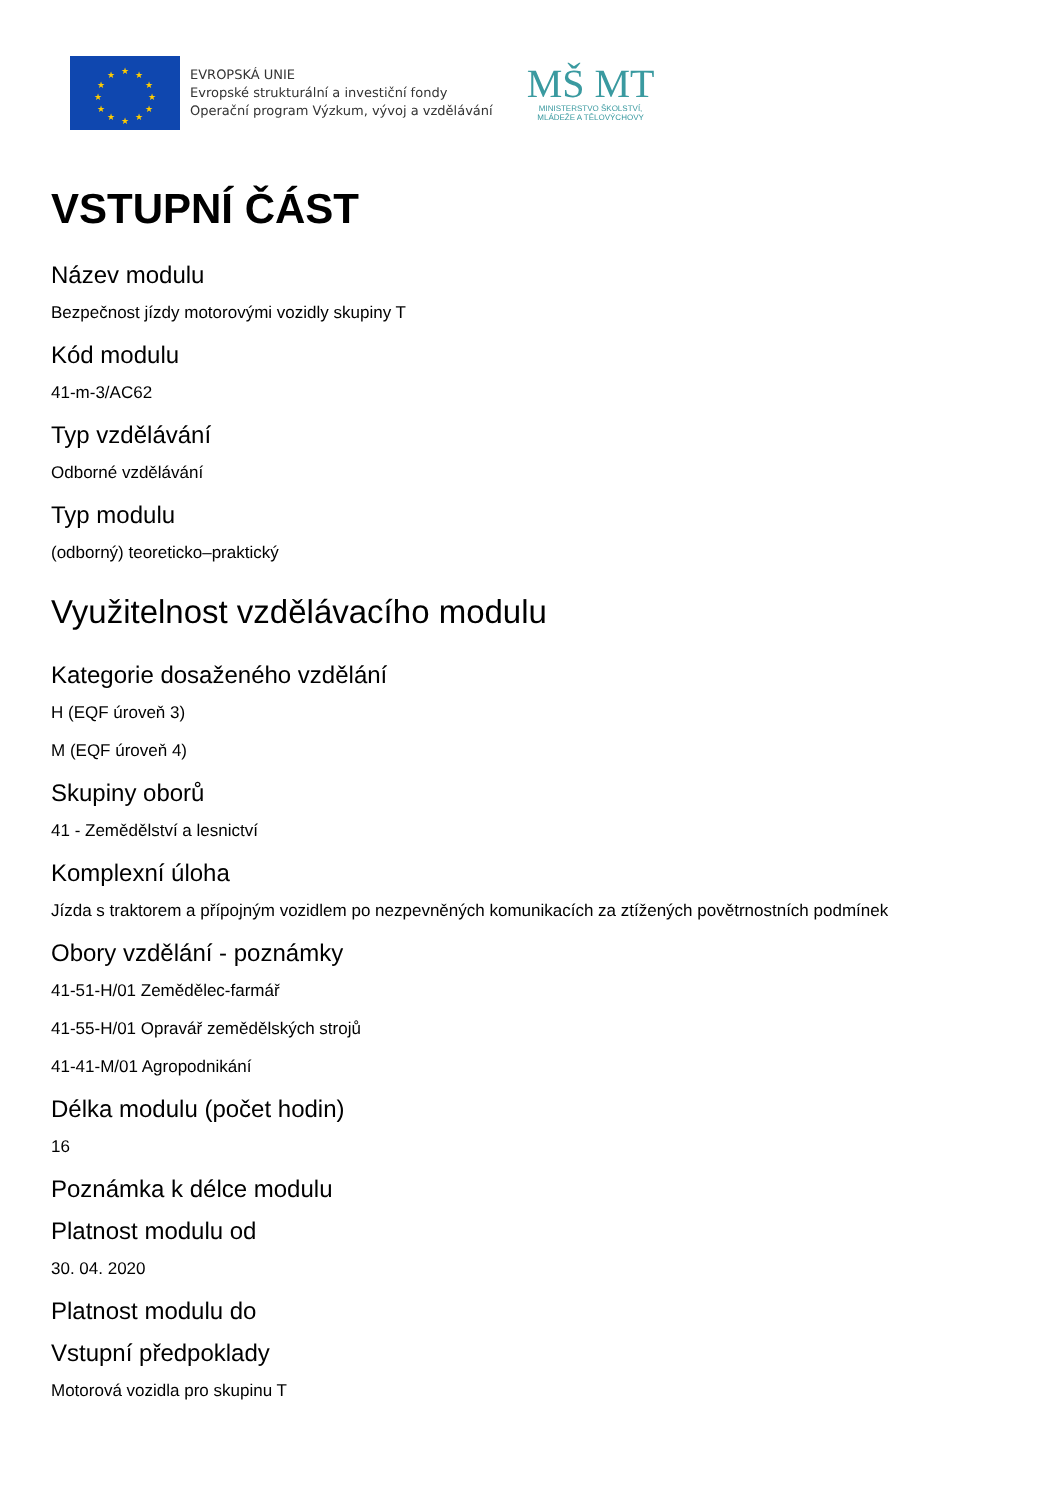★
★
★
★
★
★
★
★
★
★
★
★
EVROPSKÁ UNIE
Evropské strukturální a investiční fondy
Operační program Výzkum, vývoj a vzdělávání
MŠ MT
MINISTERSTVO ŠKOLSTVÍ,
MLÁDEŽE A TĚLOVÝCHOVY
VSTUPNÍ ČÁST
Název modulu
Bezpečnost jízdy motorovými vozidly skupiny T
Kód modulu
41-m-3/AC62
Typ vzdělávání
Odborné vzdělávání
Typ modulu
(odborný) teoreticko–praktický
Využitelnost vzdělávacího modulu
Kategorie dosaženého vzdělání
H (EQF úroveň 3)
M (EQF úroveň 4)
Skupiny oborů
41 - Zemědělství a lesnictví
Komplexní úloha
Jízda s traktorem a přípojným vozidlem po nezpevněných komunikacích za ztížených povětrnostních podmínek
Obory vzdělání - poznámky
41-51-H/01 Zemědělec-farmář
41-55-H/01 Opravář zemědělských strojů
41-41-M/01 Agropodnikání
Délka modulu (počet hodin)
16
Poznámka k délce modulu
Platnost modulu od
30. 04. 2020
Platnost modulu do
Vstupní předpoklady
Motorová vozidla pro skupinu T